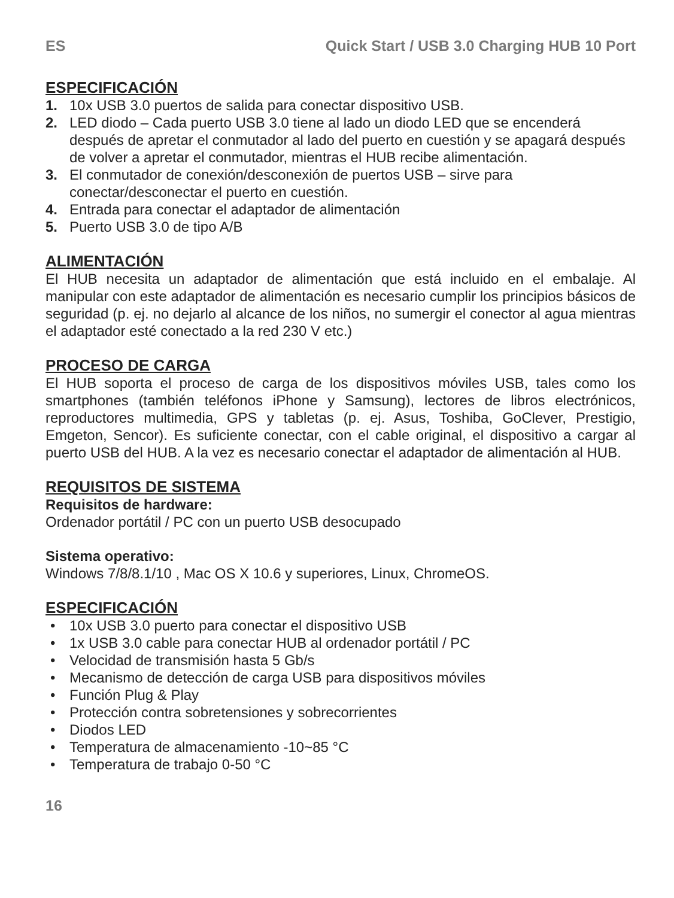ES Quick Start / USB 3.0 Charging HUB 10 Port
ESPECIFICACIÓN
1. 10x USB 3.0 puertos de salida para conectar dispositivo USB.
2. LED diodo – Cada puerto USB 3.0 tiene al lado un diodo LED que se encenderá después de apretar el conmutador al lado del puerto en cuestión y se apagará después de volver a apretar el conmutador, mientras el HUB recibe alimentación.
3. El conmutador de conexión/desconexión de puertos USB – sirve para conectar/desconectar el puerto en cuestión.
4. Entrada para conectar el adaptador de alimentación
5. Puerto USB 3.0 de tipo A/B
ALIMENTACIÓN
El HUB necesita un adaptador de alimentación que está incluido en el embalaje. Al manipular con este adaptador de alimentación es necesario cumplir los principios básicos de seguridad (p. ej. no dejarlo al alcance de los niños, no sumergir el conector al agua mientras el adaptador esté conectado a la red 230 V etc.)
PROCESO DE CARGA
El HUB soporta el proceso de carga de los dispositivos móviles USB, tales como los smartphones (también teléfonos iPhone y Samsung), lectores de libros electrónicos, reproductores multimedia, GPS y tabletas (p. ej. Asus, Toshiba, GoClever, Prestigio, Emgeton, Sencor). Es suficiente conectar, con el cable original, el dispositivo a cargar al puerto USB del HUB. A la vez es necesario conectar el adaptador de alimentación al HUB.
REQUISITOS DE SISTEMA
Requisitos de hardware:
Ordenador portátil / PC con un puerto USB desocupado
Sistema operativo:
Windows 7/8/8.1/10 , Mac OS X 10.6 y superiores, Linux, ChromeOS.
ESPECIFICACIÓN
• 10x USB 3.0 puerto para conectar el dispositivo USB
• 1x USB 3.0 cable para conectar HUB al ordenador portátil / PC
• Velocidad de transmisión hasta 5 Gb/s
• Mecanismo de detección de carga USB para dispositivos móviles
• Función Plug & Play
• Protección contra sobretensiones y sobrecorrientes
• Diodos LED
• Temperatura de almacenamiento -10~85 °C
• Temperatura de trabajo 0-50 °C
16